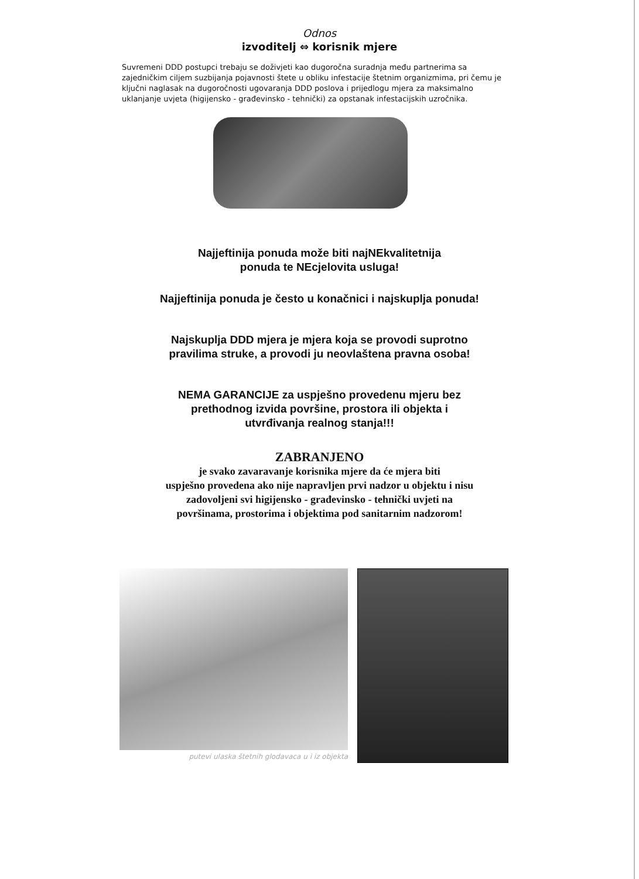Odnos
izvoditelj ⇔ korisnik mjere
Suvremeni DDD postupci trebaju se doživjeti kao dugoročna suradnja među partnerima sa zajedničkim ciljem suzbijanja pojavnosti štete u obliku infestacije štetnim organizmima, pri čemu je ključni naglasak na dugoročnosti ugovaranja DDD poslova i prijedlogu mjera za maksimalno uklanjanje uvjeta (higijensko - građevinsko - tehnički) za opstanak infestacijskih uzročnika.
Najjeftinija ponuda može biti najNEkvalitetnija
ponuda te NEcjelovita usluga!
Najjeftinija ponuda je često u konačnici i najskuplja ponuda!
Najskuplja DDD mjera je mjera koja se provodi suprotno
pravilima struke, a provodi ju neovlaštena pravna osoba!
NEMA GARANCIJE za uspješno provedenu mjeru bez
prethodnog izvida površine, prostora ili objekta i
utvrđivanja realnog stanja!!!
ZABRANJENO
je svako zavaravanje korisnika mjere da će mjera biti
uspješno provedena ako nije napravljen prvi nadzor u objektu i nisu
zadovoljeni svi higijensko - građevinsko - tehnički uvjeti na
površinama, prostorima i objektima pod sanitarnim nadzorom!
putevi ulaska štetnih glodavaca u i iz objekta